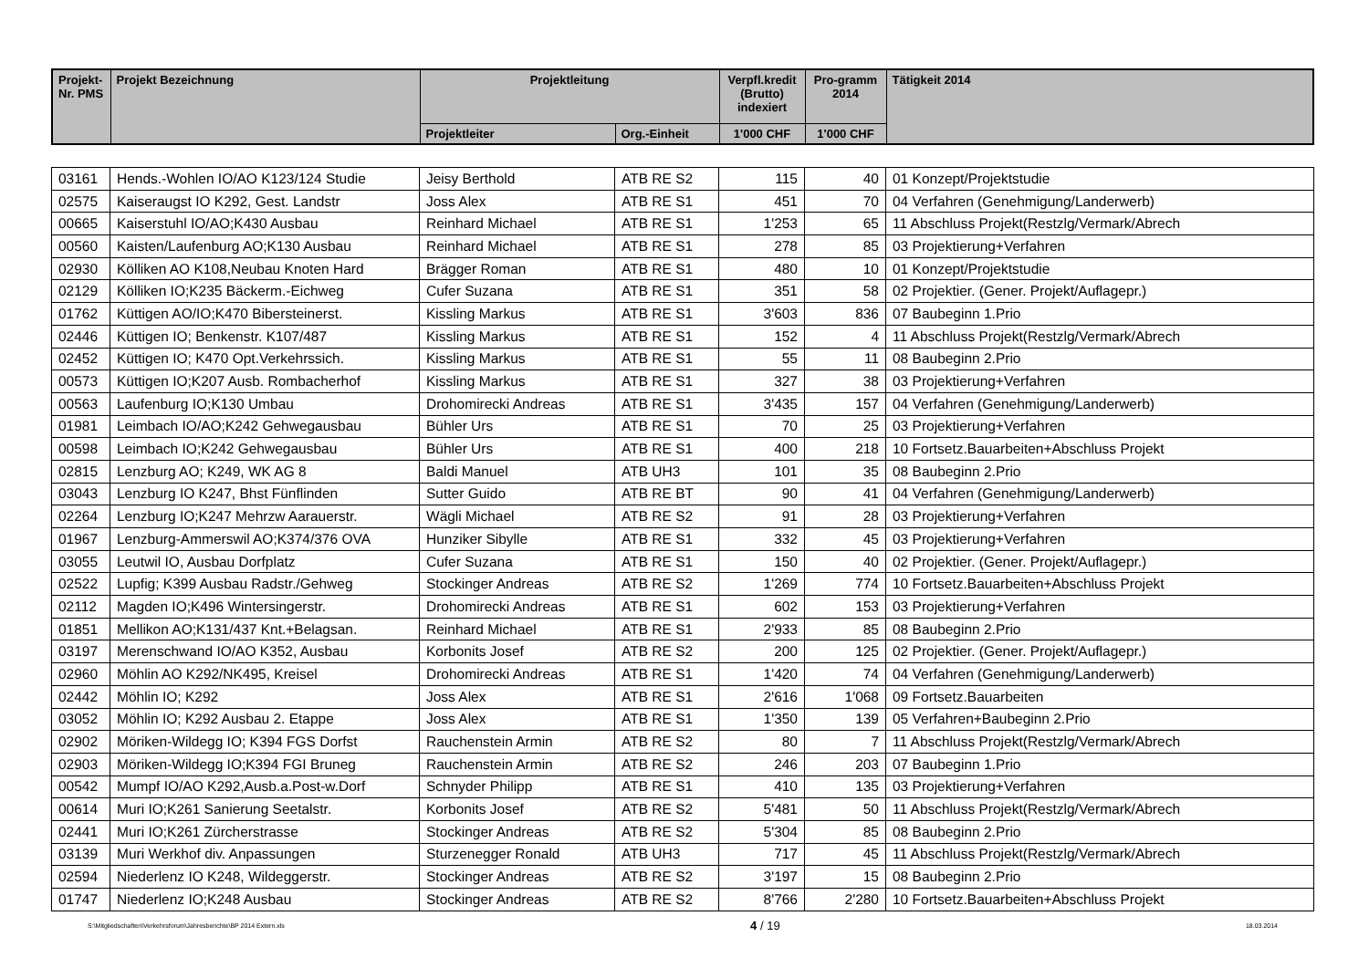| Projekt-Nr. PMS | Projekt Bezeichnung | Projektleitung | | Verpfl.kredit (Brutto) indexiert | Pro-gramm 2014 | Tätigkeit 2014 |
| --- | --- | --- | --- | --- | --- | --- |
| | | Projektleiter | Org.-Einheit | 1'000 CHF | 1'000 CHF | |
| 03161 | Hends.-Wohlen IO/AO K123/124 Studie | Jeisy Berthold | ATB RE S2 | 115 | 40 | 01 Konzept/Projektstudie |
| 02575 | Kaiseraugst IO K292, Gest. Landstr | Joss Alex | ATB RE S1 | 451 | 70 | 04 Verfahren (Genehmigung/Landerwerb) |
| 00665 | Kaiserstuhl IO/AO;K430 Ausbau | Reinhard Michael | ATB RE S1 | 1'253 | 65 | 11 Abschluss Projekt(Restzlg/Vermark/Abrech |
| 00560 | Kaisten/Laufenburg AO;K130 Ausbau | Reinhard Michael | ATB RE S1 | 278 | 85 | 03 Projektierung+Verfahren |
| 02930 | Kölliken AO K108,Neubau Knoten Hard | Brägger Roman | ATB RE S1 | 480 | 10 | 01 Konzept/Projektstudie |
| 02129 | Kölliken IO;K235 Bäckerm.-Eichweg | Cufer Suzana | ATB RE S1 | 351 | 58 | 02 Projektier. (Gener. Projekt/Auflagepr.) |
| 01762 | Küttigen AO/IO;K470 Bibersteinerst. | Kissling Markus | ATB RE S1 | 3'603 | 836 | 07 Baubeginn 1.Prio |
| 02446 | Küttigen IO; Benkenstr. K107/487 | Kissling Markus | ATB RE S1 | 152 | 4 | 11 Abschluss Projekt(Restzlg/Vermark/Abrech |
| 02452 | Küttigen IO; K470 Opt.Verkehrssich. | Kissling Markus | ATB RE S1 | 55 | 11 | 08 Baubeginn 2.Prio |
| 00573 | Küttigen IO;K207 Ausb. Rombacherhof | Kissling Markus | ATB RE S1 | 327 | 38 | 03 Projektierung+Verfahren |
| 00563 | Laufenburg IO;K130 Umbau | Drohomirecki Andreas | ATB RE S1 | 3'435 | 157 | 04 Verfahren (Genehmigung/Landerwerb) |
| 01981 | Leimbach IO/AO;K242 Gehwegausbau | Bühler Urs | ATB RE S1 | 70 | 25 | 03 Projektierung+Verfahren |
| 00598 | Leimbach IO;K242 Gehwegausbau | Bühler Urs | ATB RE S1 | 400 | 218 | 10 Fortsetz.Bauarbeiten+Abschluss Projekt |
| 02815 | Lenzburg AO; K249, WK AG 8 | Baldi Manuel | ATB UH3 | 101 | 35 | 08 Baubeginn 2.Prio |
| 03043 | Lenzburg IO K247, Bhst Fünflinden | Sutter Guido | ATB RE BT | 90 | 41 | 04 Verfahren (Genehmigung/Landerwerb) |
| 02264 | Lenzburg IO;K247 Mehrzw Aarauerstr. | Wägli Michael | ATB RE S2 | 91 | 28 | 03 Projektierung+Verfahren |
| 01967 | Lenzburg-Ammerswil AO;K374/376 OVA | Hunziker Sibylle | ATB RE S1 | 332 | 45 | 03 Projektierung+Verfahren |
| 03055 | Leutwil IO, Ausbau Dorfplatz | Cufer Suzana | ATB RE S1 | 150 | 40 | 02 Projektier. (Gener. Projekt/Auflagepr.) |
| 02522 | Lupfig; K399 Ausbau Radstr./Gehweg | Stockinger Andreas | ATB RE S2 | 1'269 | 774 | 10 Fortsetz.Bauarbeiten+Abschluss Projekt |
| 02112 | Magden IO;K496 Wintersingerstr. | Drohomirecki Andreas | ATB RE S1 | 602 | 153 | 03 Projektierung+Verfahren |
| 01851 | Mellikon AO;K131/437 Knt.+Belagsan. | Reinhard Michael | ATB RE S1 | 2'933 | 85 | 08 Baubeginn 2.Prio |
| 03197 | Merenschwand IO/AO K352, Ausbau | Korbonits Josef | ATB RE S2 | 200 | 125 | 02 Projektier. (Gener. Projekt/Auflagepr.) |
| 02960 | Möhlin AO K292/NK495, Kreisel | Drohomirecki Andreas | ATB RE S1 | 1'420 | 74 | 04 Verfahren (Genehmigung/Landerwerb) |
| 02442 | Möhlin IO; K292 | Joss Alex | ATB RE S1 | 2'616 | 1'068 | 09 Fortsetz.Bauarbeiten |
| 03052 | Möhlin IO; K292 Ausbau 2. Etappe | Joss Alex | ATB RE S1 | 1'350 | 139 | 05 Verfahren+Baubeginn 2.Prio |
| 02902 | Möriken-Wildegg IO; K394 FGS Dorfst | Rauchenstein Armin | ATB RE S2 | 80 | 7 | 11 Abschluss Projekt(Restzlg/Vermark/Abrech |
| 02903 | Möriken-Wildegg IO;K394 FGI Bruneg | Rauchenstein Armin | ATB RE S2 | 246 | 203 | 07 Baubeginn 1.Prio |
| 00542 | Mumpf IO/AO K292,Ausb.a.Post-w.Dorf | Schnyder Philipp | ATB RE S1 | 410 | 135 | 03 Projektierung+Verfahren |
| 00614 | Muri IO;K261 Sanierung Seetalstr. | Korbonits Josef | ATB RE S2 | 5'481 | 50 | 11 Abschluss Projekt(Restzlg/Vermark/Abrech |
| 02441 | Muri IO;K261 Zürcherstrasse | Stockinger Andreas | ATB RE S2 | 5'304 | 85 | 08 Baubeginn 2.Prio |
| 03139 | Muri Werkhof div. Anpassungen | Sturzenegger Ronald | ATB UH3 | 717 | 45 | 11 Abschluss Projekt(Restzlg/Vermark/Abrech |
| 02594 | Niederlenz IO K248, Wildeggerstr. | Stockinger Andreas | ATB RE S2 | 3'197 | 15 | 08 Baubeginn 2.Prio |
| 01747 | Niederlenz IO;K248 Ausbau | Stockinger Andreas | ATB RE S2 | 8'766 | 2'280 | 10 Fortsetz.Bauarbeiten+Abschluss Projekt |
S:\Mitgliedschaften\Verkehrsforum\Jahresberichte\BP 2014 Extern.xls 4 / 19 18.03.2014